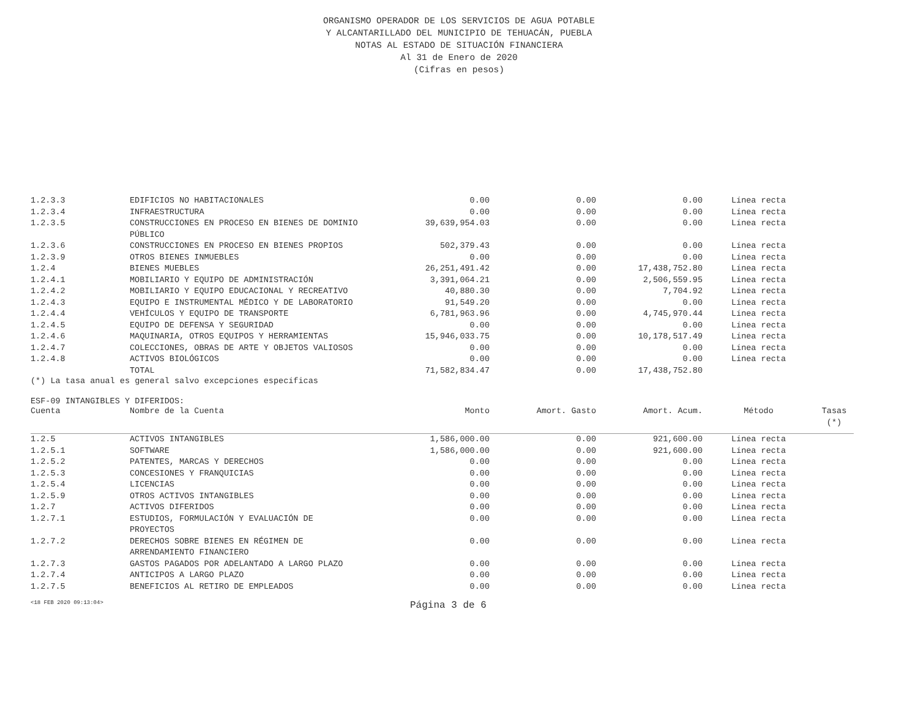ORGANISMO OPERADOR DE LOS SERVICIOS DE AGUA POTABLE
Y ALCANTARILLADO DEL MUNICIPIO DE TEHUACÁN, PUEBLA
NOTAS AL ESTADO DE SITUACIÓN FINANCIERA
Al 31 de Enero de 2020
(Cifras en pesos)
| 1.2.3.3 | EDIFICIOS NO HABITACIONALES | 0.00 | 0.00 | 0.00 | Línea recta | |
| 1.2.3.4 | INFRAESTRUCTURA | 0.00 | 0.00 | 0.00 | Línea recta | |
| 1.2.3.5 | CONSTRUCCIONES EN PROCESO EN BIENES DE DOMINIO PÚBLICO | 39,639,954.03 | 0.00 | 0.00 | Línea recta | |
| 1.2.3.6 | CONSTRUCCIONES EN PROCESO EN BIENES PROPIOS | 502,379.43 | 0.00 | 0.00 | Línea recta | |
| 1.2.3.9 | OTROS BIENES INMUEBLES | 0.00 | 0.00 | 0.00 | Línea recta | |
| 1.2.4 | BIENES MUEBLES | 26,251,491.42 | 0.00 | 17,438,752.80 | Línea recta | |
| 1.2.4.1 | MOBILIARIO Y EQUIPO DE ADMINISTRACIÓN | 3,391,064.21 | 0.00 | 2,506,559.95 | Línea recta | |
| 1.2.4.2 | MOBILIARIO Y EQUIPO EDUCACIONAL Y RECREATIVO | 40,880.30 | 0.00 | 7,704.92 | Línea recta | |
| 1.2.4.3 | EQUIPO E INSTRUMENTAL MÉDICO Y DE LABORATORIO | 91,549.20 | 0.00 | 0.00 | Línea recta | |
| 1.2.4.4 | VEHÍCULOS Y EQUIPO DE TRANSPORTE | 6,781,963.96 | 0.00 | 4,745,970.44 | Línea recta | |
| 1.2.4.5 | EQUIPO DE DEFENSA Y SEGURIDAD | 0.00 | 0.00 | 0.00 | Línea recta | |
| 1.2.4.6 | MAQUINARIA, OTROS EQUIPOS Y HERRAMIENTAS | 15,946,033.75 | 0.00 | 10,178,517.49 | Línea recta | |
| 1.2.4.7 | COLECCIONES, OBRAS DE ARTE Y OBJETOS VALIOSOS | 0.00 | 0.00 | 0.00 | Línea recta | |
| 1.2.4.8 | ACTIVOS BIOLÓGICOS | 0.00 | 0.00 | 0.00 | Línea recta | |
| | TOTAL | 71,582,834.47 | 0.00 | 17,438,752.80 | | |
(*) La tasa anual es general salvo excepciones específicas
ESF-09 INTANGIBLES Y DIFERIDOS:
| Cuenta | Nombre de la Cuenta | Monto | Amort. Gasto | Amort. Acum. | Método | Tasas (*) |
| --- | --- | --- | --- | --- | --- | --- |
| 1.2.5 | ACTIVOS INTANGIBLES | 1,586,000.00 | 0.00 | 921,600.00 | Línea recta | |
| 1.2.5.1 | SOFTWARE | 1,586,000.00 | 0.00 | 921,600.00 | Línea recta | |
| 1.2.5.2 | PATENTES, MARCAS Y DERECHOS | 0.00 | 0.00 | 0.00 | Línea recta | |
| 1.2.5.3 | CONCESIONES Y FRANQUICIAS | 0.00 | 0.00 | 0.00 | Línea recta | |
| 1.2.5.4 | LICENCIAS | 0.00 | 0.00 | 0.00 | Línea recta | |
| 1.2.5.9 | OTROS ACTIVOS INTANGIBLES | 0.00 | 0.00 | 0.00 | Línea recta | |
| 1.2.7 | ACTIVOS DIFERIDOS | 0.00 | 0.00 | 0.00 | Línea recta | |
| 1.2.7.1 | ESTUDIOS, FORMULACIÓN Y EVALUACIÓN DE PROYECTOS | 0.00 | 0.00 | 0.00 | Línea recta | |
| 1.2.7.2 | DERECHOS SOBRE BIENES EN RÉGIMEN DE ARRENDAMIENTO FINANCIERO | 0.00 | 0.00 | 0.00 | Línea recta | |
| 1.2.7.3 | GASTOS PAGADOS POR ADELANTADO A LARGO PLAZO | 0.00 | 0.00 | 0.00 | Línea recta | |
| 1.2.7.4 | ANTICIPOS A LARGO PLAZO | 0.00 | 0.00 | 0.00 | Línea recta | |
| 1.2.7.5 | BENEFICIOS AL RETIRO DE EMPLEADOS | 0.00 | 0.00 | 0.00 | Línea recta | |
<18 FEB 2020 09:13:04>
Página 3 de 6